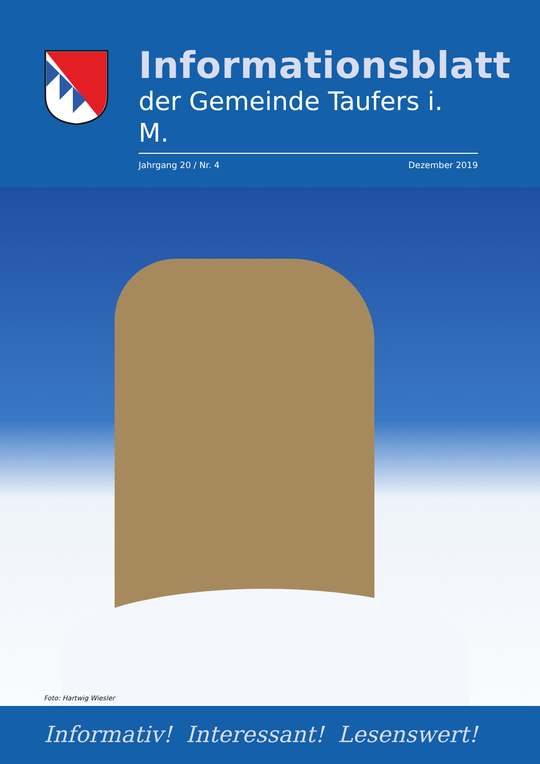Informationsblatt
der Gemeinde Taufers i. M.
Jahrgang 20 / Nr. 4 Dezember 2019
Foto: Hartwig Wiesler
Informativ! Interessant! Lesenswert!